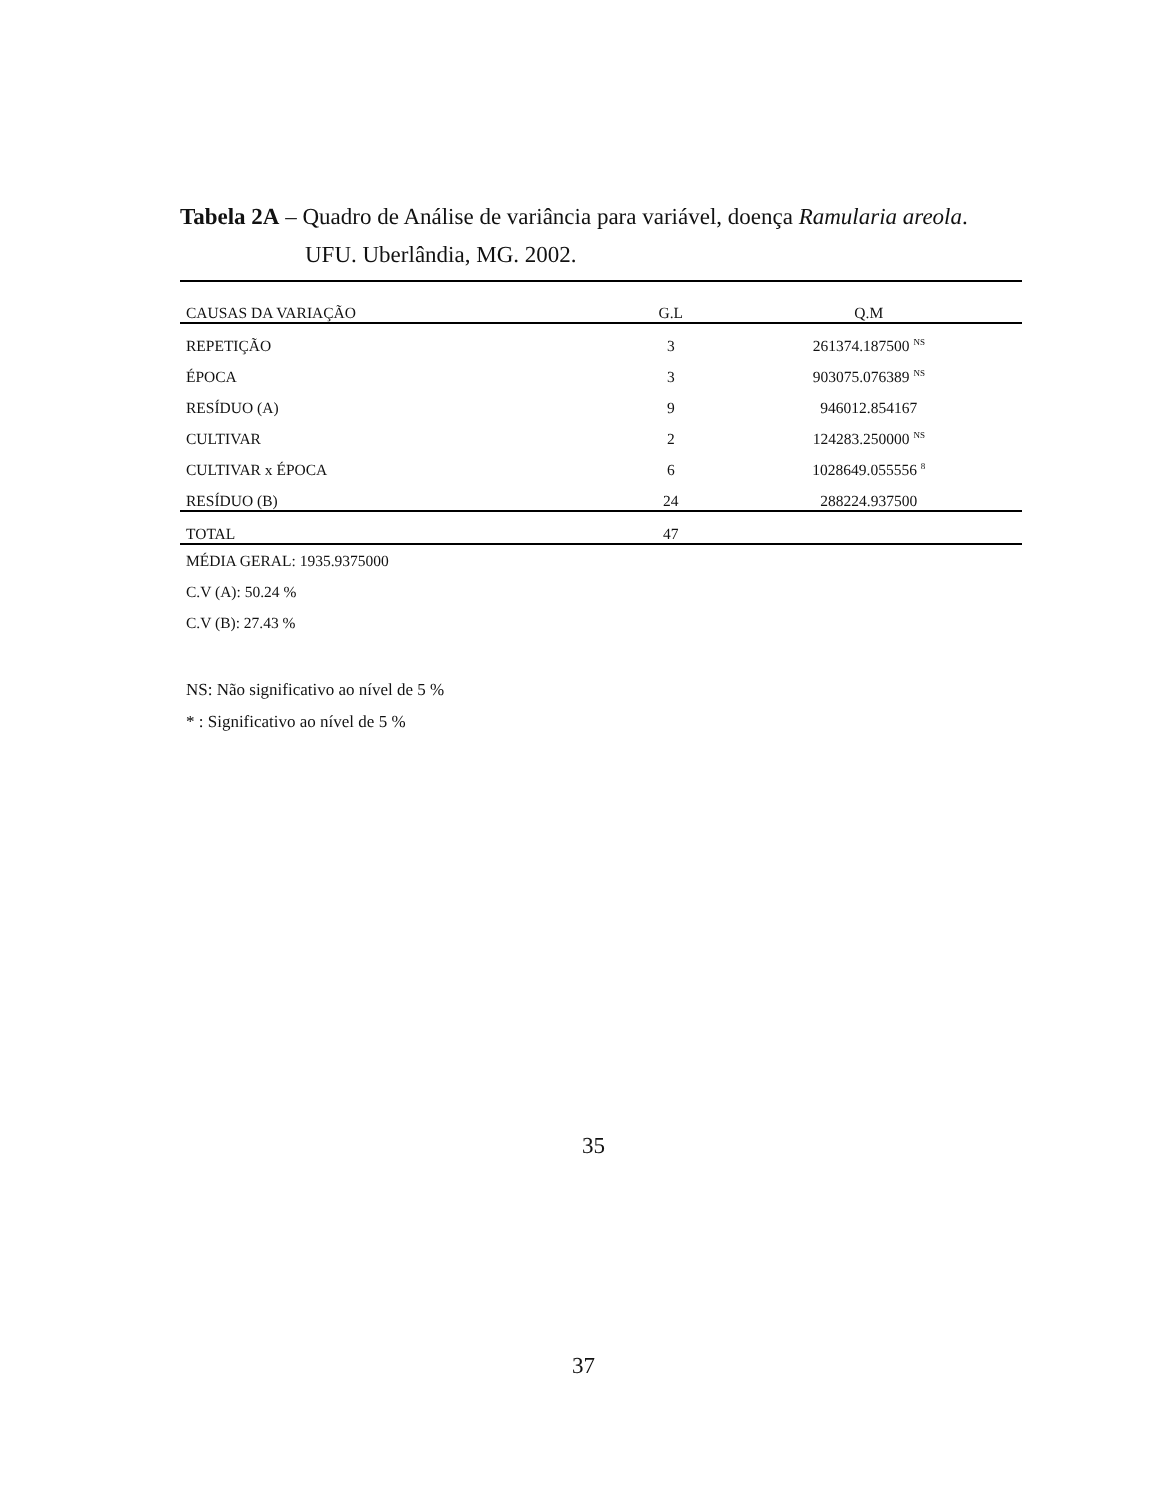Tabela 2A – Quadro de Análise de variância para variável, doença Ramularia areola.
UFU. Uberlândia, MG. 2002.
| CAUSAS DA VARIAÇÃO | G.L | Q.M |
| --- | --- | --- |
| REPETIÇÃO | 3 | 261374.187500 <sup>NS</sup> |
| ÉPOCA | 3 | 903075.076389 <sup>NS</sup> |
| RESÍDUO (A) | 9 | 946012.854167 |
| CULTIVAR | 2 | 124283.250000 <sup>NS</sup> |
| CULTIVAR x ÉPOCA | 6 | 1028649.055556 <sup>8</sup> |
| RESÍDUO (B) | 24 | 288224.937500 |
| TOTAL | 47 | |
MÉDIA GERAL: 1935.9375000
C.V (A): 50.24 %
C.V (B): 27.43 %
NS: Não significativo ao nível de 5 %
* : Significativo ao nível de 5 %
35
37